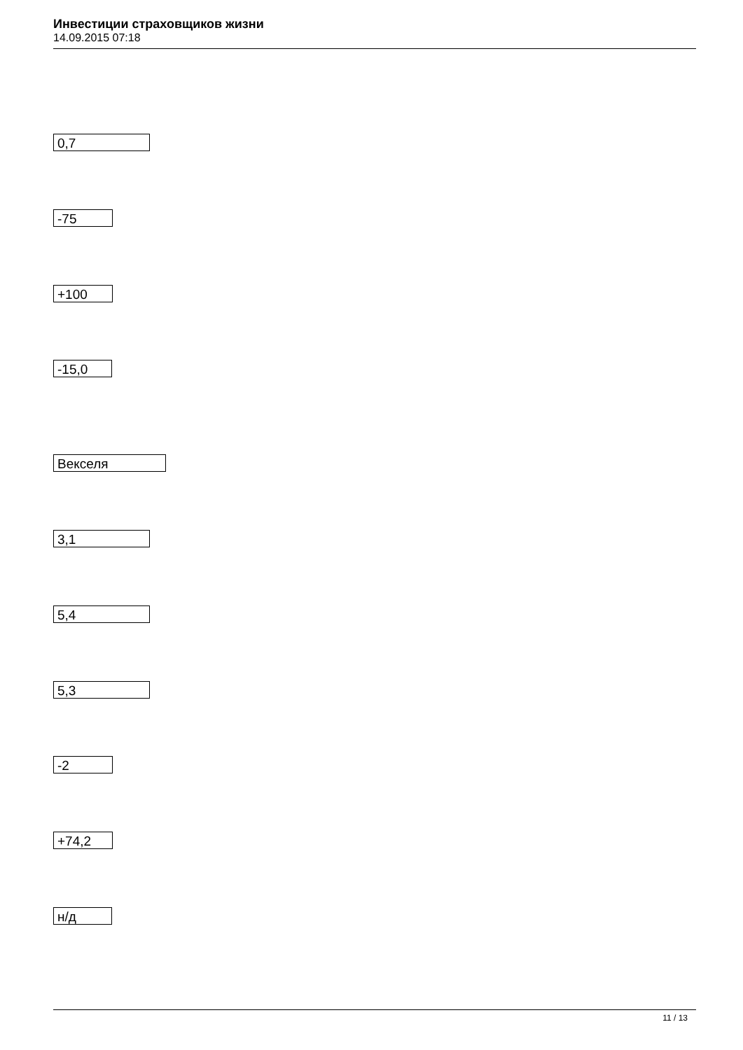Инвестиции страховщиков жизни
14.09.2015 07:18
0,7
-75
+100
-15,0
Векселя
3,1
5,4
5,3
-2
+74,2
н/д
11 / 13